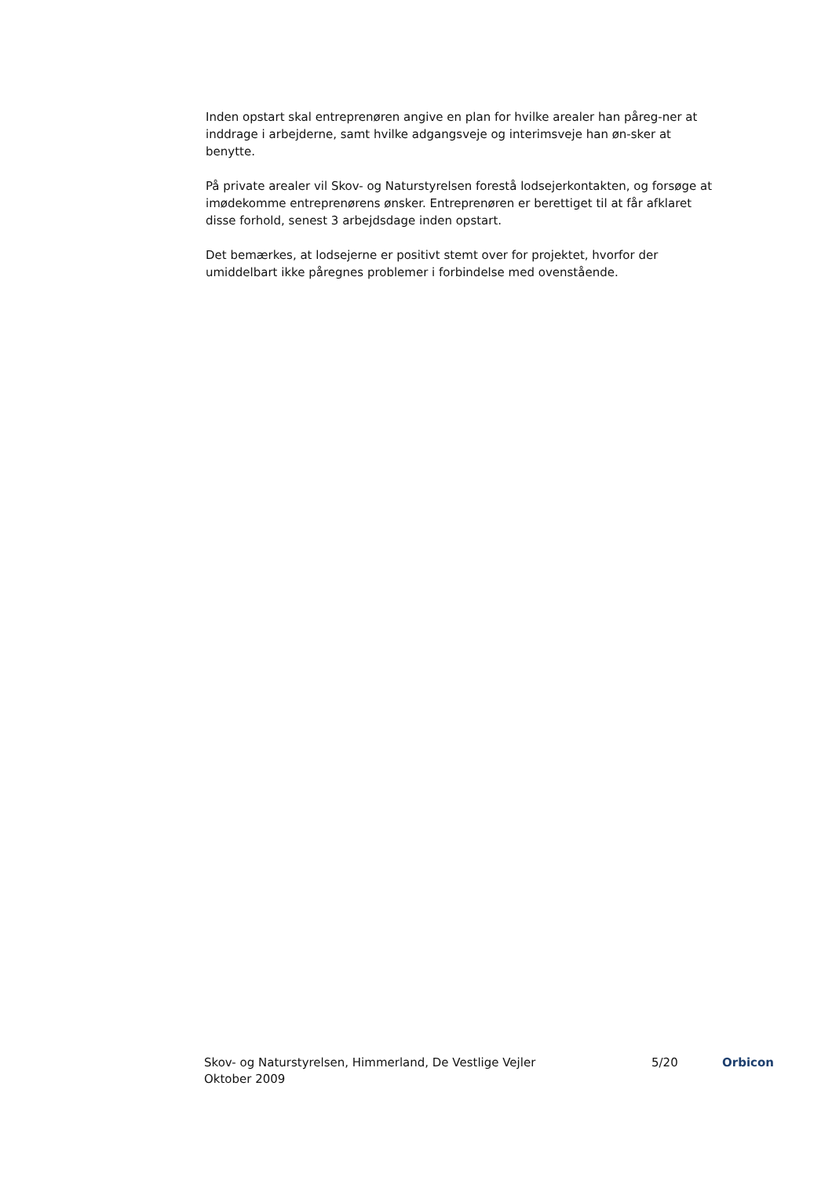Inden opstart skal entreprenøren angive en plan for hvilke arealer han påreg-ner at inddrage i arbejderne, samt hvilke adgangsveje og interimsveje han øn-sker at benytte.
På private arealer vil Skov- og Naturstyrelsen forestå lodsejerkontakten, og forsøge at imødekomme entreprenørens ønsker. Entreprenøren er berettiget til at får afklaret disse forhold, senest 3 arbejdsdage inden opstart.
Det bemærkes, at lodsejerne er positivt stemt over for projektet, hvorfor der umiddelbart ikke påregnes problemer i forbindelse med ovenstående.
Skov- og Naturstyrelsen, Himmerland, De Vestlige Vejler
Oktober 2009
5/20 Orbicon